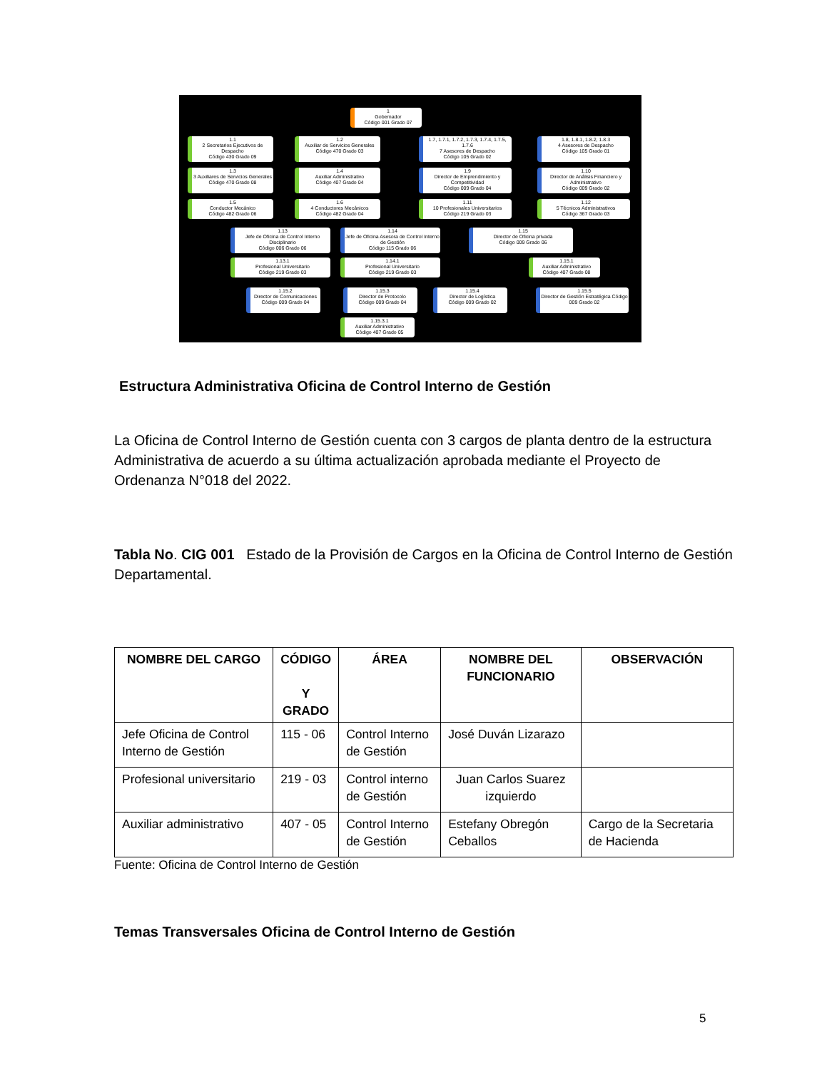1
Gobernador
Código 001 Grado 07
1.1
2 Secretarios Ejecutivos de Despacho
Código 430 Grado 09
1.2
Auxiliar de Servicios Generales
Código 470 Grado 03
1.7, 1.7.1, 1.7.2, 1.7.3, 1.7.4, 1.7.5, 1.7.6
7 Asesores de Despacho
Código 105 Grado 02
1.8, 1.8.1, 1.8.2, 1.8.3
4 Asesores de Despacho
Código 105 Grado 01
1.3
3 Auxiliares de Servicios Generales
Código 470 Grado 08
1.4
Auxiliar Administrativo
Código 407 Grado 04
1.9
Director de Emprendimiento y Competitividad
Código 009 Grado 04
1.10
Director de Análisis Financiero y Administrativo
Código 009 Grado 02
1.5
Conductor Mecánico
Código 482 Grado 06
1.6
4 Conductores Mecánicos
Código 482 Grado 04
1.11
10 Profesionales Universitarios
Código 219 Grado 03
1.12
5 Técnicos Administrativos
Código 367 Grado 03
1.13
Jefe de Oficina de Control Interno Disciplinario
Código 006 Grado 06
1.14
Jefe de Oficina Asesora de Control Interno de Gestión
Código 115 Grado 06
1.15
Director de Oficina privada
Código 009 Grado 06
1.13.1
Profesional Universitario
Código 219 Grado 03
1.14.1
Profesional Universitario
Código 219 Grado 03
1.15.1
Auxiliar Administrativo
Código 407 Grado 08
1.15.2
Director de Comunicaciones
Código 009 Grado 04
1.15.3
Director de Protocolo
Código 009 Grado 04
1.15.4
Director de Logística
Código 009 Grado 02
1.15.5
Director de Gestión Estratégica Código 009 Grado 02
1.15.3.1
Auxiliar Administrativo
Código 407 Grado 05
Estructura Administrativa Oficina de Control Interno de Gestión
La Oficina de Control Interno de Gestión cuenta con 3 cargos de planta dentro de la estructura Administrativa de acuerdo a su última actualización aprobada mediante el Proyecto de Ordenanza N°018 del 2022.
Tabla No. CIG 001 Estado de la Provisión de Cargos en la Oficina de Control Interno de Gestión Departamental.
| NOMBRE DEL CARGO | CÓDIGO Y GRADO | ÁREA | NOMBRE DEL FUNCIONARIO | OBSERVACIÓN |
| --- | --- | --- | --- | --- |
| Jefe Oficina de Control Interno de Gestión | 115 - 06 | Control Interno de Gestión | José Duván Lizarazo | |
| Profesional universitario | 219 - 03 | Control interno de Gestión | Juan Carlos Suarez izquierdo | |
| Auxiliar administrativo | 407 - 05 | Control Interno de Gestión | Estefany Obregón Ceballos | Cargo de la Secretaria de Hacienda |
Fuente: Oficina de Control Interno de Gestión
Temas Transversales Oficina de Control Interno de Gestión
5